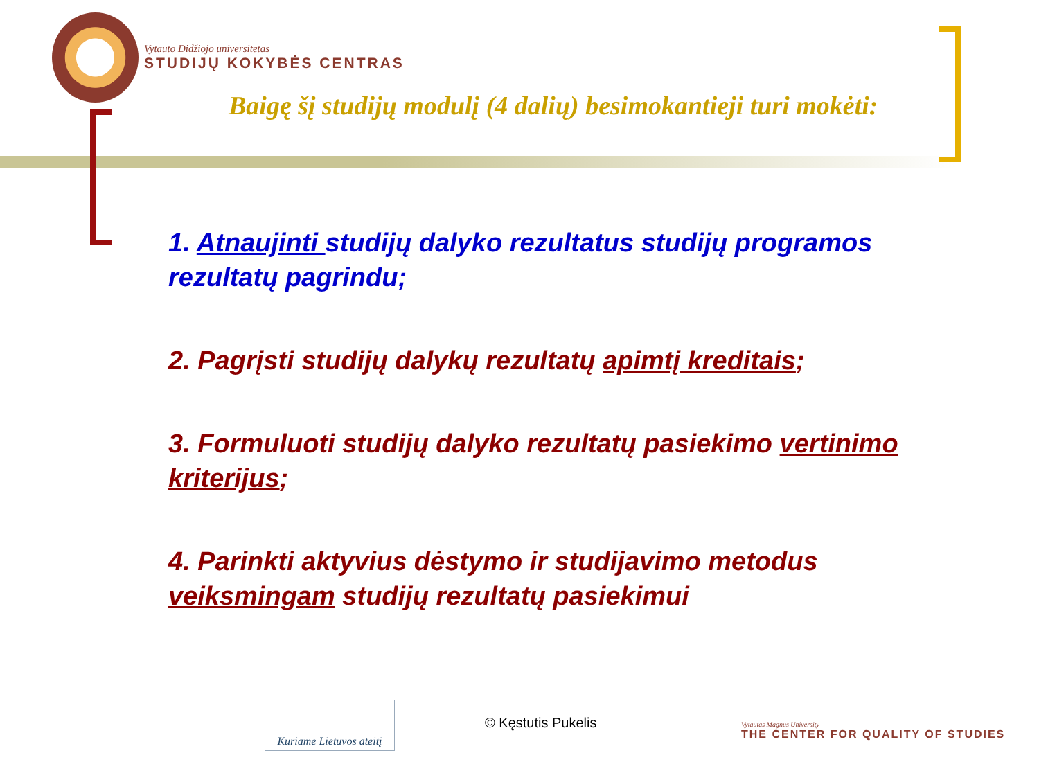Vytauto Didžiojo universitetas
STUDIJŲ KOKYBĖS CENTRAS
Baigę šį studijų modulį (4 dalių) besimokantieji turi mokėti:
1. Atnaujinti studijų dalyko rezultatus studijų programos rezultatų pagrindu;
2. Pagrįsti studijų dalykų rezultatų apimtį kreditais;
3. Formuluoti studijų dalyko rezultatų pasiekimo vertinimo kriterijus;
4. Parinkti aktyvius dėstymo ir studijavimo metodus veiksmingam studijų rezultatų pasiekimui
Kuriame Lietuvos ateitį
© Kęstutis Pukelis
Vytautas Magnus University
THE CENTER FOR QUALITY OF STUDIES